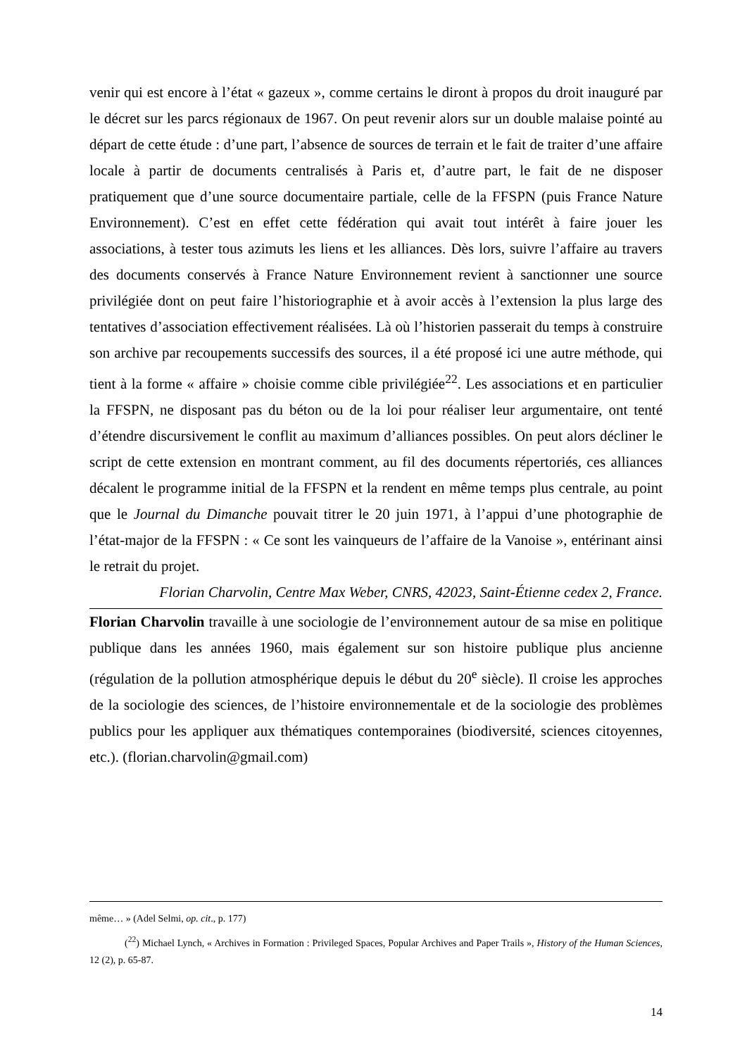venir qui est encore à l’état « gazeux », comme certains le diront à propos du droit inauguré par le décret sur les parcs régionaux de 1967. On peut revenir alors sur un double malaise pointé au départ de cette étude : d’une part, l’absence de sources de terrain et le fait de traiter d’une affaire locale à partir de documents centralisés à Paris et, d’autre part, le fait de ne disposer pratiquement que d’une source documentaire partiale, celle de la FFSPN (puis France Nature Environnement). C’est en effet cette fédération qui avait tout intérêt à faire jouer les associations, à tester tous azimuts les liens et les alliances. Dès lors, suivre l’affaire au travers des documents conservés à France Nature Environnement revient à sanctionner une source privilégiée dont on peut faire l’historiographie et à avoir accès à l’extension la plus large des tentatives d’association effectivement réalisées. Là où l’historien passerait du temps à construire son archive par recoupements successifs des sources, il a été proposé ici une autre méthode, qui tient à la forme « affaire » choisie comme cible privilégiée<sup>22</sup>. Les associations et en particulier la FFSPN, ne disposant pas du béton ou de la loi pour réaliser leur argumentaire, ont tenté d’étendre discursivement le conflit au maximum d’alliances possibles. On peut alors décliner le script de cette extension en montrant comment, au fil des documents répertoriés, ces alliances décalent le programme initial de la FFSPN et la rendent en même temps plus centrale, au point que le Journal du Dimanche pouvait titrer le 20 juin 1971, à l’appui d’une photographie de l’état-major de la FFSPN : « Ce sont les vainqueurs de l’affaire de la Vanoise », entérinant ainsi le retrait du projet.
Florian Charvolin, Centre Max Weber, CNRS, 42023, Saint-Étienne cedex 2, France.
Florian Charvolin travaille à une sociologie de l’environnement autour de sa mise en politique publique dans les années 1960, mais également sur son histoire publique plus ancienne (régulation de la pollution atmosphérique depuis le début du 20<sup>e</sup> siècle). Il croise les approches de la sociologie des sciences, de l’histoire environnementale et de la sociologie des problèmes publics pour les appliquer aux thématiques contemporaines (biodiversité, sciences citoyennes, etc.). (florian.charvolin@gmail.com)
même… » (Adel Selmi, op. cit., p. 177)
(<sup>22</sup>) Michael Lynch, « Archives in Formation : Privileged Spaces, Popular Archives and Paper Trails », History of the Human Sciences, 12 (2), p. 65-87.
14